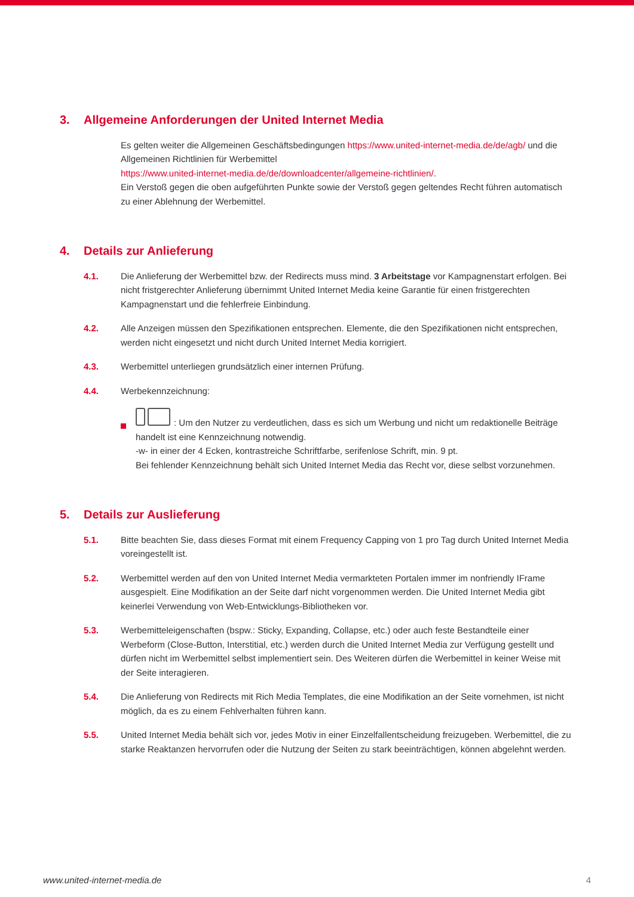3. Allgemeine Anforderungen der United Internet Media
Es gelten weiter die Allgemeinen Geschäftsbedingungen https://www.united-internet-media.de/de/agb/ und die Allgemeinen Richtlinien für Werbemittel
https://www.united-internet-media.de/de/downloadcenter/allgemeine-richtlinien/.
Ein Verstoß gegen die oben aufgeführten Punkte sowie der Verstoß gegen geltendes Recht führen automatisch zu einer Ablehnung der Werbemittel.
4. Details zur Anlieferung
4.1. Die Anlieferung der Werbemittel bzw. der Redirects muss mind. 3 Arbeitstage vor Kampagnenstart erfolgen. Bei nicht fristgerechter Anlieferung übernimmt United Internet Media keine Garantie für einen fristgerechten Kampagnenstart und die fehlerfreie Einbindung.
4.2. Alle Anzeigen müssen den Spezifikationen entsprechen. Elemente, die den Spezifikationen nicht entsprechen, werden nicht eingesetzt und nicht durch United Internet Media korrigiert.
4.3. Werbemittel unterliegen grundsätzlich einer internen Prüfung.
4.4. Werbekennzeichnung:
: Um den Nutzer zu verdeutlichen, dass es sich um Werbung und nicht um redaktionelle Beiträge handelt ist eine Kennzeichnung notwendig.
-w- in einer der 4 Ecken, kontrastreiche Schriftfarbe, serifenlose Schrift, min. 9 pt.
Bei fehlender Kennzeichnung behält sich United Internet Media das Recht vor, diese selbst vorzunehmen.
5. Details zur Auslieferung
5.1. Bitte beachten Sie, dass dieses Format mit einem Frequency Capping von 1 pro Tag durch United Internet Media voreingestellt ist.
5.2. Werbemittel werden auf den von United Internet Media vermarkteten Portalen immer im nonfriendly IFrame ausgespielt. Eine Modifikation an der Seite darf nicht vorgenommen werden. Die United Internet Media gibt keinerlei Verwendung von Web-Entwicklungs-Bibliotheken vor.
5.3. Werbemitteleigenschaften (bspw.: Sticky, Expanding, Collapse, etc.) oder auch feste Bestandteile einer Werbeform (Close-Button, Interstitial, etc.) werden durch die United Internet Media zur Verfügung gestellt und dürfen nicht im Werbemittel selbst implementiert sein. Des Weiteren dürfen die Werbemittel in keiner Weise mit der Seite interagieren.
5.4. Die Anlieferung von Redirects mit Rich Media Templates, die eine Modifikation an der Seite vornehmen, ist nicht möglich, da es zu einem Fehlverhalten führen kann.
5.5. United Internet Media behält sich vor, jedes Motiv in einer Einzelfallentscheidung freizugeben. Werbemittel, die zu starke Reaktanzen hervorrufen oder die Nutzung der Seiten zu stark beeinträchtigen, können abgelehnt werden.
www.united-internet-media.de 4